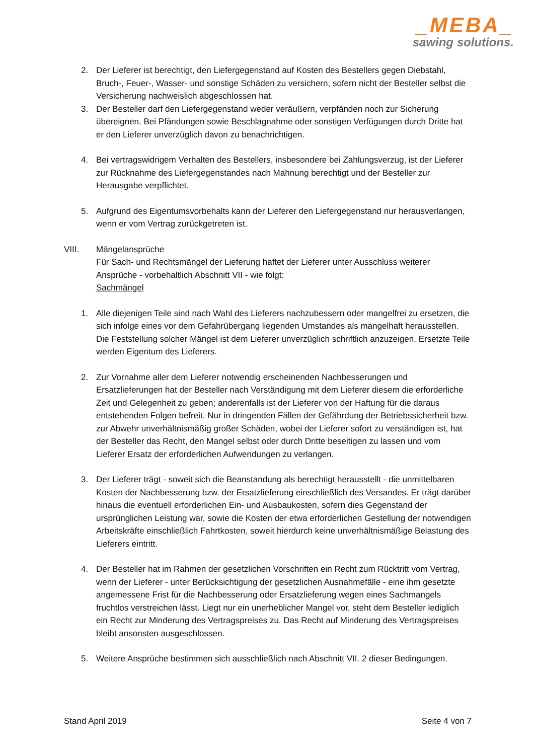_MEBA_
sawing solutions.
2. Der Lieferer ist berechtigt, den Liefergegenstand auf Kosten des Bestellers gegen Diebstahl, Bruch-, Feuer-, Wasser- und sonstige Schäden zu versichern, sofern nicht der Besteller selbst die Versicherung nachweislich abgeschlossen hat.
3. Der Besteller darf den Liefergegenstand weder veräußern, verpfänden noch zur Sicherung übereignen. Bei Pfändungen sowie Beschlagnahme oder sonstigen Verfügungen durch Dritte hat er den Lieferer unverzüglich davon zu benachrichtigen.
4. Bei vertragswidrigem Verhalten des Bestellers, insbesondere bei Zahlungsverzug, ist der Lieferer zur Rücknahme des Liefergegenstandes nach Mahnung berechtigt und der Besteller zur Herausgabe verpflichtet.
5. Aufgrund des Eigentumsvorbehalts kann der Lieferer den Liefergegenstand nur herausverlangen, wenn er vom Vertrag zurückgetreten ist.
VIII. Mängelansprüche
Für Sach- und Rechtsmängel der Lieferung haftet der Lieferer unter Ausschluss weiterer Ansprüche - vorbehaltlich Abschnitt VII - wie folgt:
Sachmängel
1. Alle diejenigen Teile sind nach Wahl des Lieferers nachzubessern oder mangelfrei zu ersetzen, die sich infolge eines vor dem Gefahrübergang liegenden Umstandes als mangelhaft herausstellen. Die Feststellung solcher Mängel ist dem Lieferer unverzüglich schriftlich anzuzeigen. Ersetzte Teile werden Eigentum des Lieferers.
2. Zur Vornahme aller dem Lieferer notwendig erscheinenden Nachbesserungen und Ersatzlieferungen hat der Besteller nach Verständigung mit dem Lieferer diesem die erforderliche Zeit und Gelegenheit zu geben; anderenfalls ist der Lieferer von der Haftung für die daraus entstehenden Folgen befreit. Nur in dringenden Fällen der Gefährdung der Betriebssicherheit bzw. zur Abwehr unverhältnismäßig großer Schäden, wobei der Lieferer sofort zu verständigen ist, hat der Besteller das Recht, den Mangel selbst oder durch Dritte beseitigen zu lassen und vom Lieferer Ersatz der erforderlichen Aufwendungen zu verlangen.
3. Der Lieferer trägt - soweit sich die Beanstandung als berechtigt herausstellt - die unmittelbaren Kosten der Nachbesserung bzw. der Ersatzlieferung einschließlich des Versandes. Er trägt darüber hinaus die eventuell erforderlichen Ein- und Ausbaukosten, sofern dies Gegenstand der ursprünglichen Leistung war, sowie die Kosten der etwa erforderlichen Gestellung der notwendigen Arbeitskräfte einschließlich Fahrtkosten, soweit hierdurch keine unverhältnismäßige Belastung des Lieferers eintritt.
4. Der Besteller hat im Rahmen der gesetzlichen Vorschriften ein Recht zum Rücktritt vom Vertrag, wenn der Lieferer - unter Berücksichtigung der gesetzlichen Ausnahmefälle - eine ihm gesetzte angemessene Frist für die Nachbesserung oder Ersatzlieferung wegen eines Sachmangels fruchtlos verstreichen lässt. Liegt nur ein unerheblicher Mangel vor, steht dem Besteller lediglich ein Recht zur Minderung des Vertragspreises zu. Das Recht auf Minderung des Vertragspreises bleibt ansonsten ausgeschlossen.
5. Weitere Ansprüche bestimmen sich ausschließlich nach Abschnitt VII. 2 dieser Bedingungen.
Stand April 2019 Seite 4 von 7